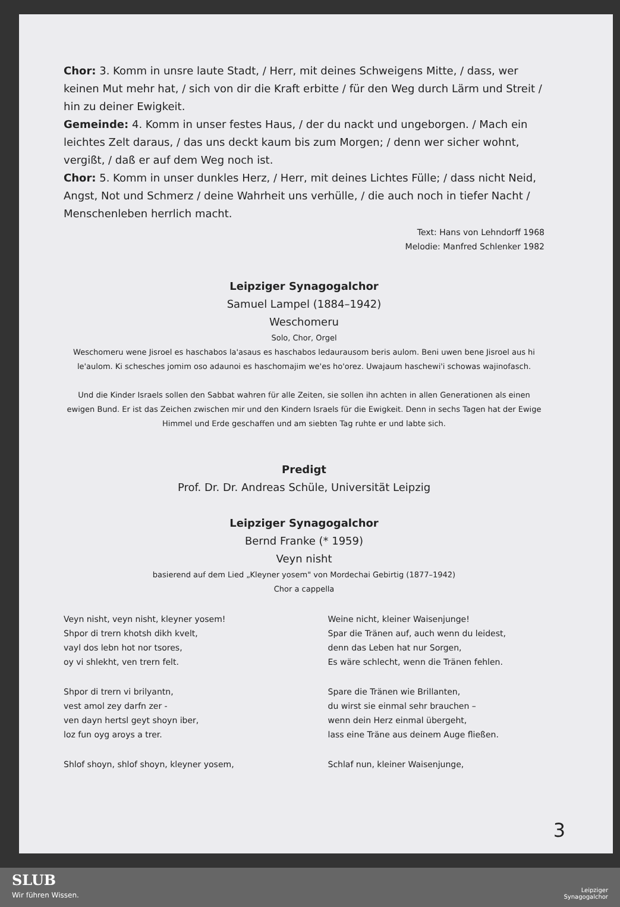Chor: 3. Komm in unsre laute Stadt, / Herr, mit deines Schweigens Mitte, / dass, wer keinen Mut mehr hat, / sich von dir die Kraft erbitte / für den Weg durch Lärm und Streit / hin zu deiner Ewigkeit.
Gemeinde: 4. Komm in unser festes Haus, / der du nackt und ungeborgen. / Mach ein leichtes Zelt daraus, / das uns deckt kaum bis zum Morgen; / denn wer sicher wohnt, vergißt, / daß er auf dem Weg noch ist.
Chor: 5. Komm in unser dunkles Herz, / Herr, mit deines Lichtes Fülle; / dass nicht Neid, Angst, Not und Schmerz / deine Wahrheit uns verhülle, / die auch noch in tiefer Nacht / Menschenleben herrlich macht.
Text: Hans von Lehndorff 1968
Melodie: Manfred Schlenker 1982
Leipziger Synagogalchor
Samuel Lampel (1884–1942)
Weschomeru
Solo, Chor, Orgel
Weschomeru wene Jisroel es haschabos la'asaus es haschabos ledaurausom beris aulom. Beni uwen bene Jisroel aus hi le'aulom. Ki schesches jomim oso adaunoi es haschomajim we'es ho'orez. Uwajaum haschewi'i schowas wajinofasch.
Und die Kinder Israels sollen den Sabbat wahren für alle Zeiten, sie sollen ihn achten in allen Generationen als einen ewigen Bund. Er ist das Zeichen zwischen mir und den Kindern Israels für die Ewigkeit. Denn in sechs Tagen hat der Ewige Himmel und Erde geschaffen und am siebten Tag ruhte er und labte sich.
Predigt
Prof. Dr. Dr. Andreas Schüle, Universität Leipzig
Leipziger Synagogalchor
Bernd Franke (* 1959)
Veyn nisht
basierend auf dem Lied „Kleyner yosem" von Mordechai Gebirtig (1877–1942)
Chor a cappella
Veyn nisht, veyn nisht, kleyner yosem!
Shpor di trern khotsh dikh kvelt,
vayl dos lebn hot nor tsores,
oy vi shlekht, ven trern felt.
Shpor di trern vi brilyantn,
vest amol zey darfn zer -
ven dayn hertsl geyt shoyn iber,
loz fun oyg aroys a trer.
Shlof shoyn, shlof shoyn, kleyner yosem,
Weine nicht, kleiner Waisenjunge!
Spar die Tränen auf, auch wenn du leidest,
denn das Leben hat nur Sorgen,
Es wäre schlecht, wenn die Tränen fehlen.
Spare die Tränen wie Brillanten,
du wirst sie einmal sehr brauchen –
wenn dein Herz einmal übergeht,
lass eine Träne aus deinem Auge fließen.
Schlaf nun, kleiner Waisenjunge,
3
SLUB
Wir führen Wissen.
Leipziger
Synagogalchor